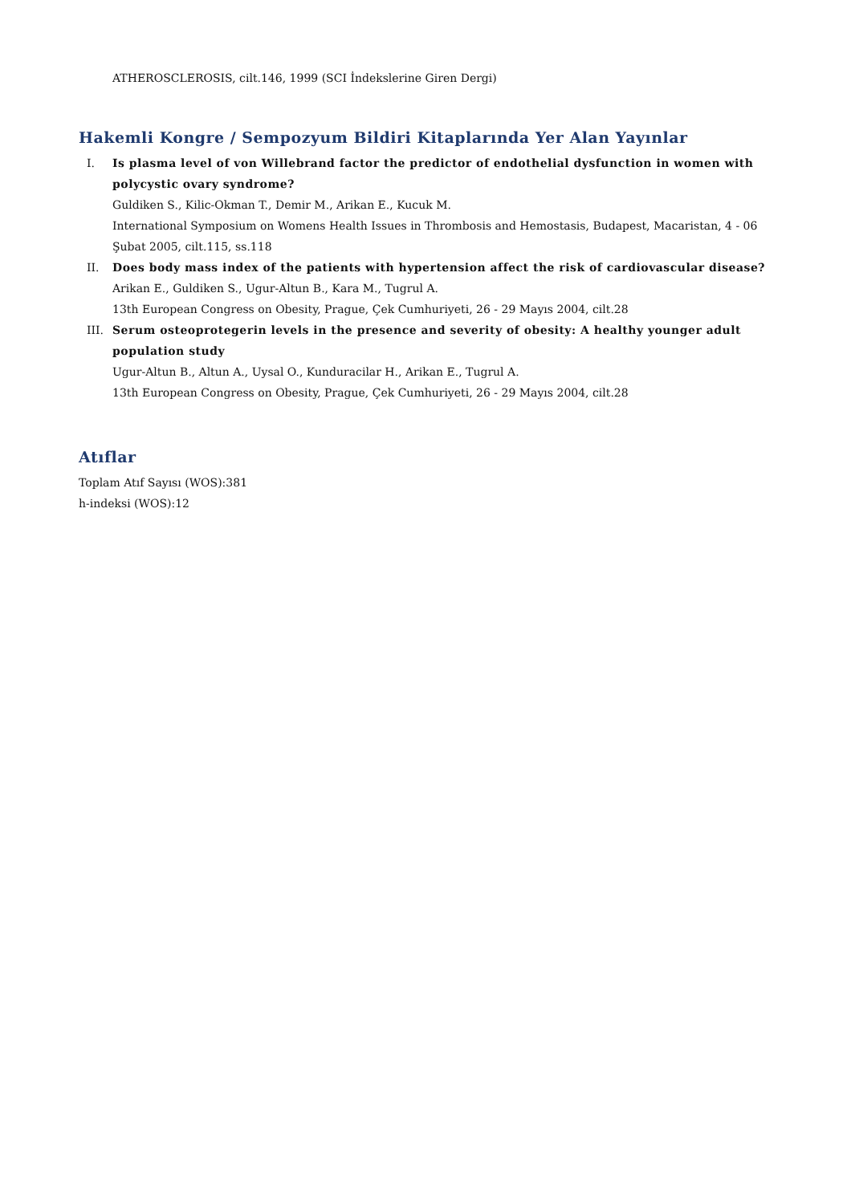ATHEROSCLEROSIS, cilt.146, 1999 (SCI İndekslerine Giren Dergi)
Hakemli Kongre / Sempozyum Bildiri Kitaplarında Yer Alan Yayınlar
I. Is plasma level of von Willebrand factor the predictor of endothelial dysfunction in women with polycystic ovary syndrome?
Guldiken S., Kilic-Okman T., Demir M., Arikan E., Kucuk M.
International Symposium on Womens Health Issues in Thrombosis and Hemostasis, Budapest, Macaristan, 4 - 06 Şubat 2005, cilt.115, ss.118
II. Does body mass index of the patients with hypertension affect the risk of cardiovascular disease?
Arikan E., Guldiken S., Ugur-Altun B., Kara M., Tugrul A.
13th European Congress on Obesity, Prague, Çek Cumhuriyeti, 26 - 29 Mayıs 2004, cilt.28
III. Serum osteoprotegerin levels in the presence and severity of obesity: A healthy younger adult population study
Ugur-Altun B., Altun A., Uysal O., Kunduracilar H., Arikan E., Tugrul A.
13th European Congress on Obesity, Prague, Çek Cumhuriyeti, 26 - 29 Mayıs 2004, cilt.28
Atıflar
Toplam Atıf Sayısı (WOS):381
h-indeksi (WOS):12